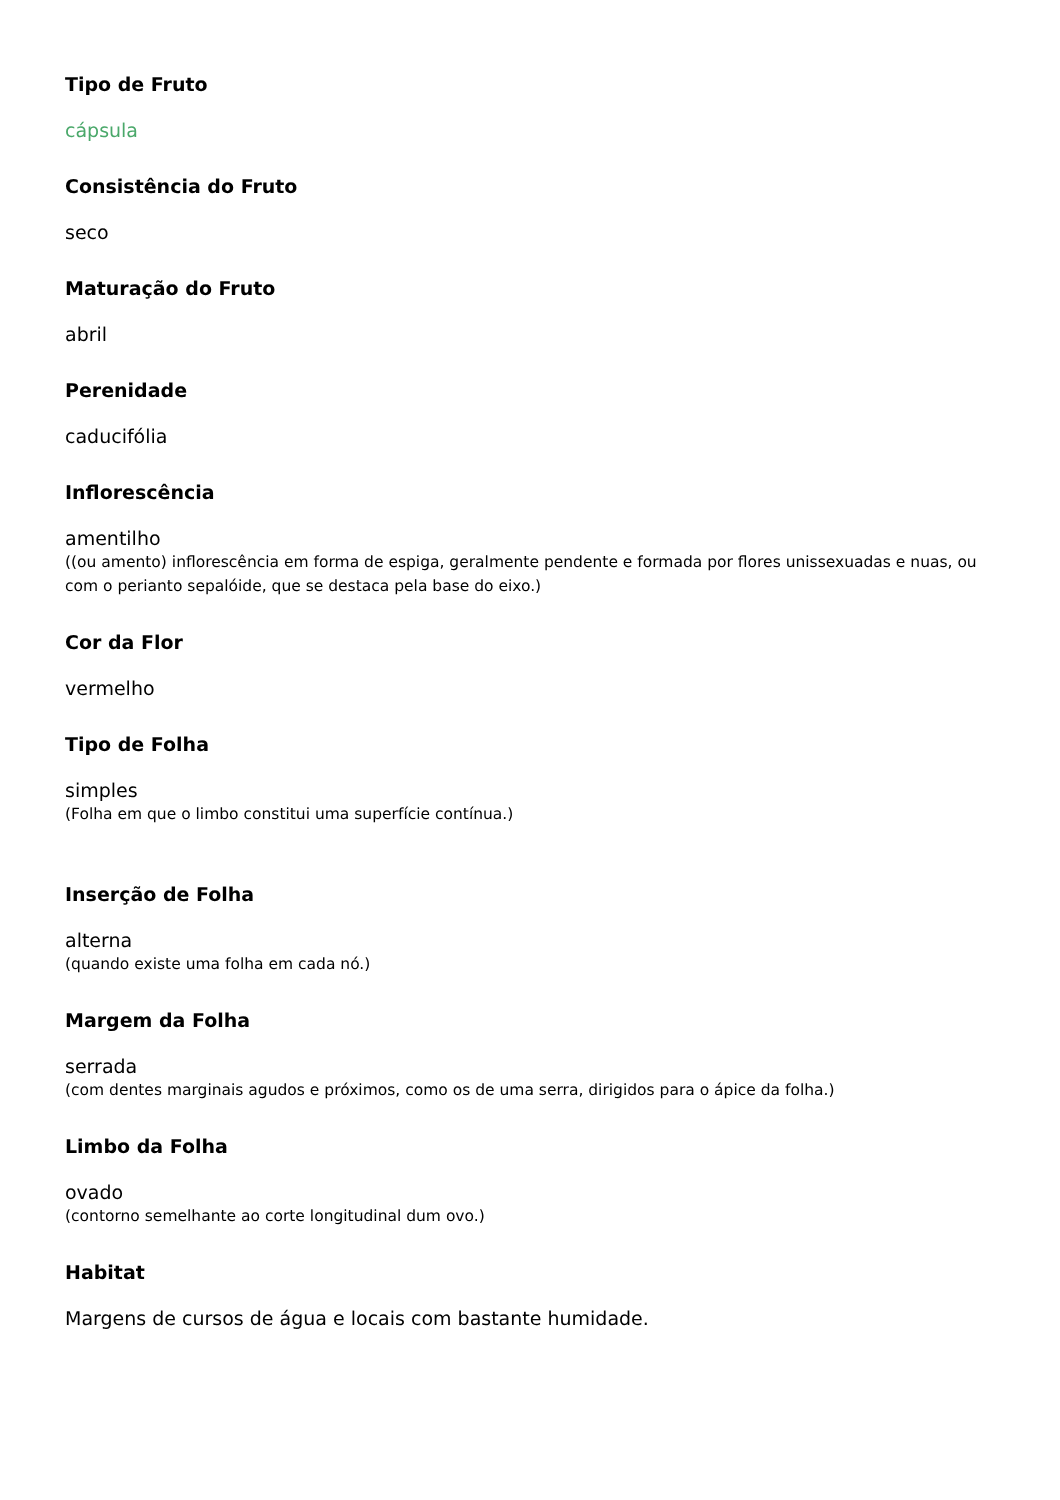Tipo de Fruto
cápsula
Consistência do Fruto
seco
Maturação do Fruto
abril
Perenidade
caducifólia
Inflorescência
amentilho
((ou amento) inflorescência em forma de espiga, geralmente pendente e formada por flores unissexuadas e nuas, ou com o perianto sepalóide, que se destaca pela base do eixo.)
Cor da Flor
vermelho
Tipo de Folha
simples
(Folha em que o limbo constitui uma superfície contínua.)
Inserção de Folha
alterna
(quando existe uma folha em cada nó.)
Margem da Folha
serrada
(com dentes marginais agudos e próximos, como os de uma serra, dirigidos para o ápice da folha.)
Limbo da Folha
ovado
(contorno semelhante ao corte longitudinal dum ovo.)
Habitat
Margens de cursos de água e locais com bastante humidade.